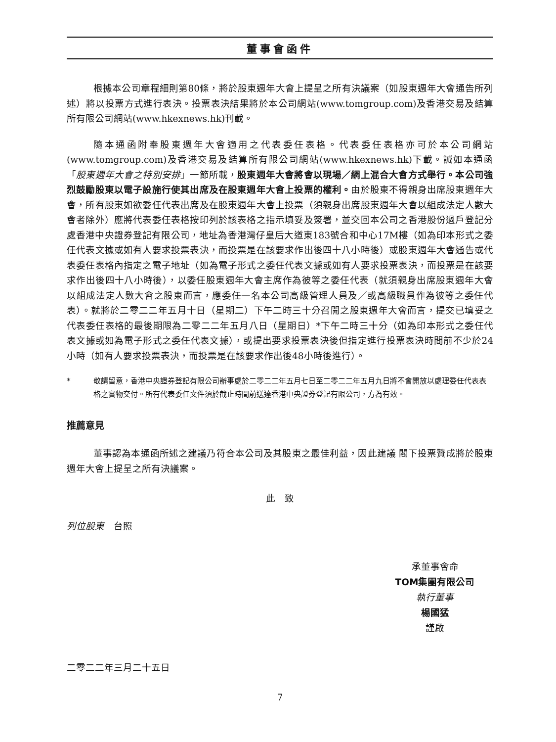董事會函件
根據本公司章程細則第80條，將於股東週年大會上提呈之所有決議案（如股東週年大會通告所列述）將以投票方式進行表決。投票表決結果將於本公司網站(www.tomgroup.com)及香港交易及結算所有限公司網站(www.hkexnews.hk)刊載。
隨本通函附奉股東週年大會適用之代表委任表格。代表委任表格亦可於本公司網站(www.tomgroup.com)及香港交易及結算所有限公司網站(www.hkexnews.hk)下載。誠如本通函「股東週年大會之特別安排」一節所載，股東週年大會將會以現場／網上混合大會方式舉行。本公司強烈鼓勵股東以電子設施行使其出席及在股東週年大會上投票的權利。由於股東不得親身出席股東週年大會，所有股東如欲委任代表出席及在股東週年大會上投票（須親身出席股東週年大會以組成法定人數大會者除外）應將代表委任表格按印列於該表格之指示填妥及簽署，並交回本公司之香港股份過戶登記分處香港中央證券登記有限公司，地址為香港灣仔皇后大道東183號合和中心17M樓（如為印本形式之委任代表文據或如有人要求投票表決，而投票是在該要求作出後四十八小時後）或股東週年大會通告或代表委任表格內指定之電子地址（如為電子形式之委任代表文據或如有人要求投票表決，而投票是在該要求作出後四十八小時後），以委任股東週年大會主席作為彼等之委任代表（就須親身出席股東週年大會以組成法定人數大會之股東而言，應委任一名本公司高級管理人員及／或高級職員作為彼等之委任代表）。就將於二零二二年五月十日（星期二）下午二時三十分召開之股東週年大會而言，提交已填妥之代表委任表格的最後期限為二零二二年五月八日（星期日）*下午二時三十分（如為印本形式之委任代表文據或如為電子形式之委任代表文據），或提出要求投票表決後但指定進行投票表決時間前不少於24小時（如有人要求投票表決，而投票是在該要求作出後48小時後進行）。
* 敬請留意，香港中央證券登記有限公司辦事處於二零二二年五月七日至二零二二年五月九日將不會開放以處理委任代表表格之實物交付。所有代表委任文件須於截止時間前送達香港中央證券登記有限公司，方為有效。
推薦意見
董事認為本通函所述之建議乃符合本公司及其股東之最佳利益，因此建議 閣下投票贊成將於股東週年大會上提呈之所有決議案。
此　致
列位股東　台照
承董事會命
TOM集團有限公司
執行董事
楊國猛
謹啟
二零二二年三月二十五日
7